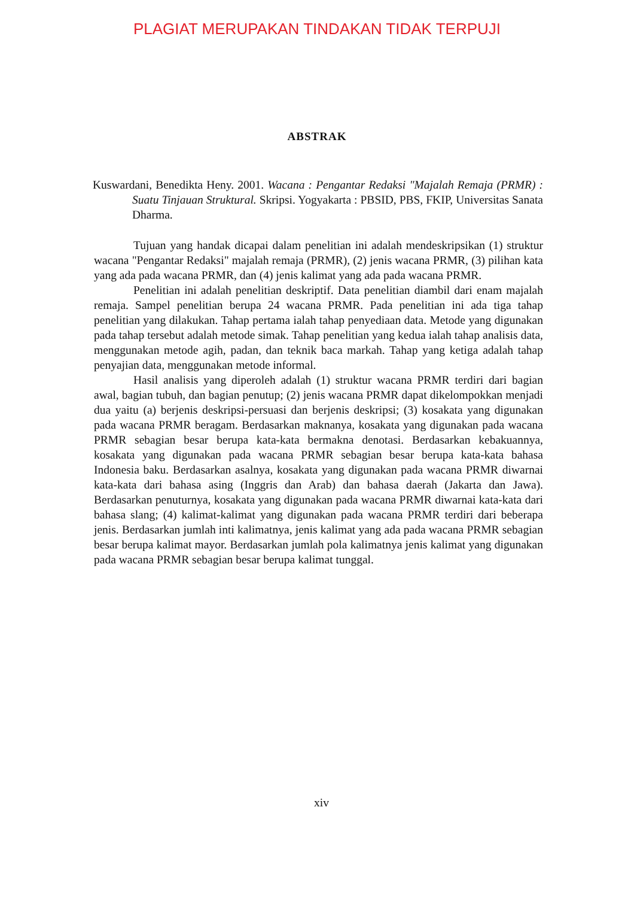PLAGIAT MERUPAKAN TINDAKAN TIDAK TERPUJI
ABSTRAK
Kuswardani, Benedikta Heny. 2001. Wacana : Pengantar Redaksi "Majalah Remaja (PRMR) : Suatu Tinjauan Struktural. Skripsi. Yogyakarta : PBSID, PBS, FKIP, Universitas Sanata Dharma.
Tujuan yang handak dicapai dalam penelitian ini adalah mendeskripsikan (1) struktur wacana "Pengantar Redaksi" majalah remaja (PRMR), (2) jenis wacana PRMR, (3) pilihan kata yang ada pada wacana PRMR, dan (4) jenis kalimat yang ada pada wacana PRMR.
Penelitian ini adalah penelitian deskriptif. Data penelitian diambil dari enam majalah remaja. Sampel penelitian berupa 24 wacana PRMR. Pada penelitian ini ada tiga tahap penelitian yang dilakukan. Tahap pertama ialah tahap penyediaan data. Metode yang digunakan pada tahap tersebut adalah metode simak. Tahap penelitian yang kedua ialah tahap analisis data, menggunakan metode agih, padan, dan teknik baca markah. Tahap yang ketiga adalah tahap penyajian data, menggunakan metode informal.
Hasil analisis yang diperoleh adalah (1) struktur wacana PRMR terdiri dari bagian awal, bagian tubuh, dan bagian penutup; (2) jenis wacana PRMR dapat dikelompokkan menjadi dua yaitu (a) berjenis deskripsi-persuasi dan berjenis deskripsi; (3) kosakata yang digunakan pada wacana PRMR beragam. Berdasarkan maknanya, kosakata yang digunakan pada wacana PRMR sebagian besar berupa kata-kata bermakna denotasi. Berdasarkan kebakuannya, kosakata yang digunakan pada wacana PRMR sebagian besar berupa kata-kata bahasa Indonesia baku. Berdasarkan asalnya, kosakata yang digunakan pada wacana PRMR diwarnai kata-kata dari bahasa asing (Inggris dan Arab) dan bahasa daerah (Jakarta dan Jawa). Berdasarkan penuturnya, kosakata yang digunakan pada wacana PRMR diwarnai kata-kata dari bahasa slang; (4) kalimat-kalimat yang digunakan pada wacana PRMR terdiri dari beberapa jenis. Berdasarkan jumlah inti kalimatnya, jenis kalimat yang ada pada wacana PRMR sebagian besar berupa kalimat mayor. Berdasarkan jumlah pola kalimatnya jenis kalimat yang digunakan pada wacana PRMR sebagian besar berupa kalimat tunggal.
xiv